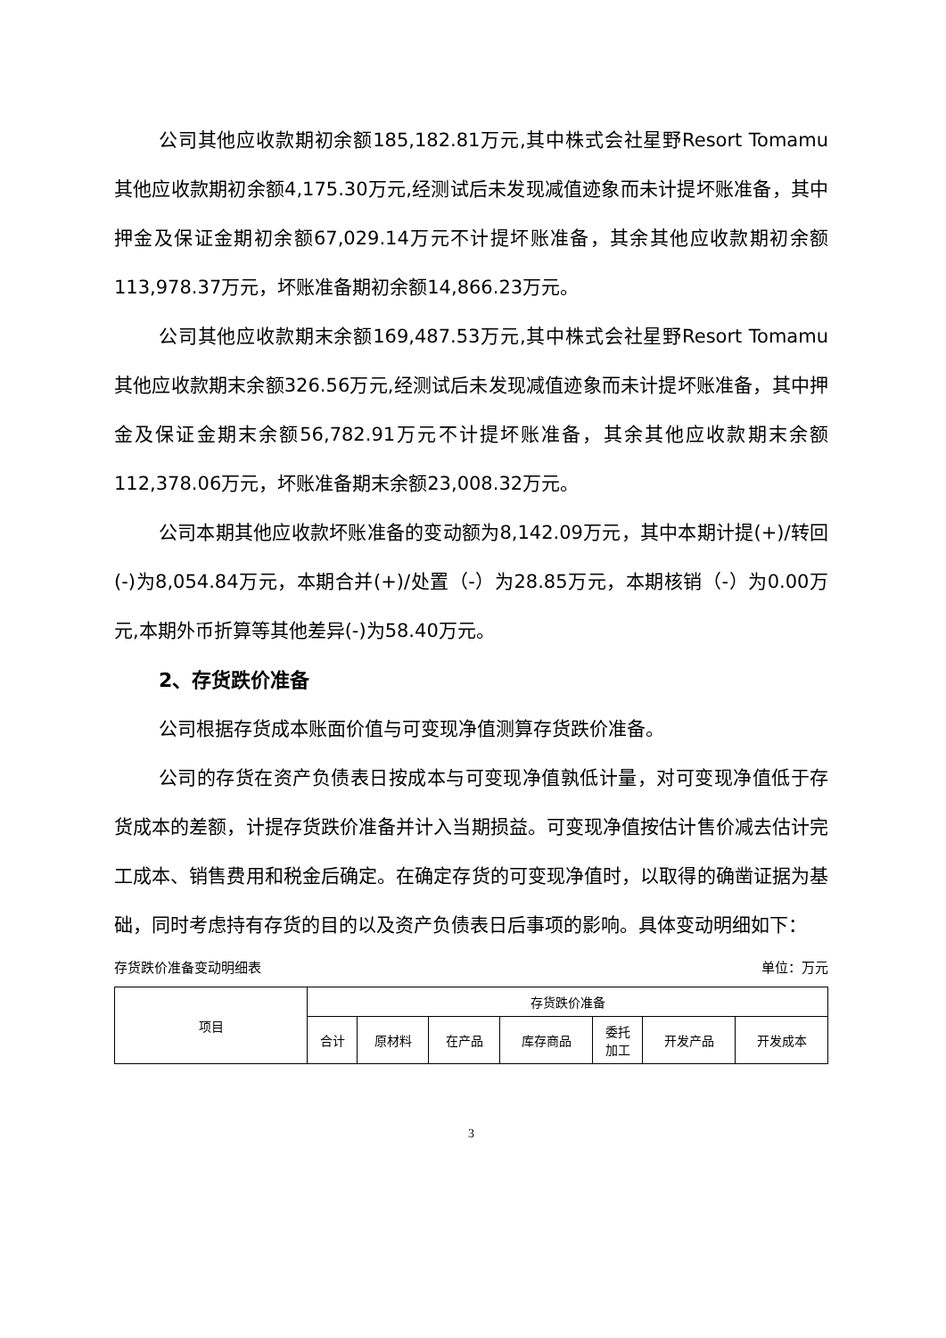公司其他应收款期初余额185,182.81万元,其中株式会社星野Resort Tomamu其他应收款期初余额4,175.30万元,经测试后未发现减值迹象而未计提坏账准备，其中押金及保证金期初余额67,029.14万元不计提坏账准备，其余其他应收款期初余额113,978.37万元，坏账准备期初余额14,866.23万元。
公司其他应收款期末余额169,487.53万元,其中株式会社星野Resort Tomamu其他应收款期末余额326.56万元,经测试后未发现减值迹象而未计提坏账准备，其中押金及保证金期末余额56,782.91万元不计提坏账准备，其余其他应收款期末余额112,378.06万元，坏账准备期末余额23,008.32万元。
公司本期其他应收款坏账准备的变动额为8,142.09万元，其中本期计提(+)/转回(-)为8,054.84万元，本期合并(+)/处置（-）为28.85万元，本期核销（-）为0.00万元,本期外币折算等其他差异(-)为58.40万元。
2、存货跌价准备
公司根据存货成本账面价值与可变现净值测算存货跌价准备。
公司的存货在资产负债表日按成本与可变现净值孰低计量，对可变现净值低于存货成本的差额，计提存货跌价准备并计入当期损益。可变现净值按估计售价减去估计完工成本、销售费用和税金后确定。在确定存货的可变现净值时，以取得的确凿证据为基础，同时考虑持有存货的目的以及资产负债表日后事项的影响。具体变动明细如下：
存货跌价准备变动明细表 单位：万元
| 项目 | 存货跌价准备 | | | | | | |
| --- | --- | --- | --- | --- | --- | --- | --- |
| | 合计 | 原材料 | 在产品 | 库存商品 | 委托 加工 | 开发产品 | 开发成本 |
3